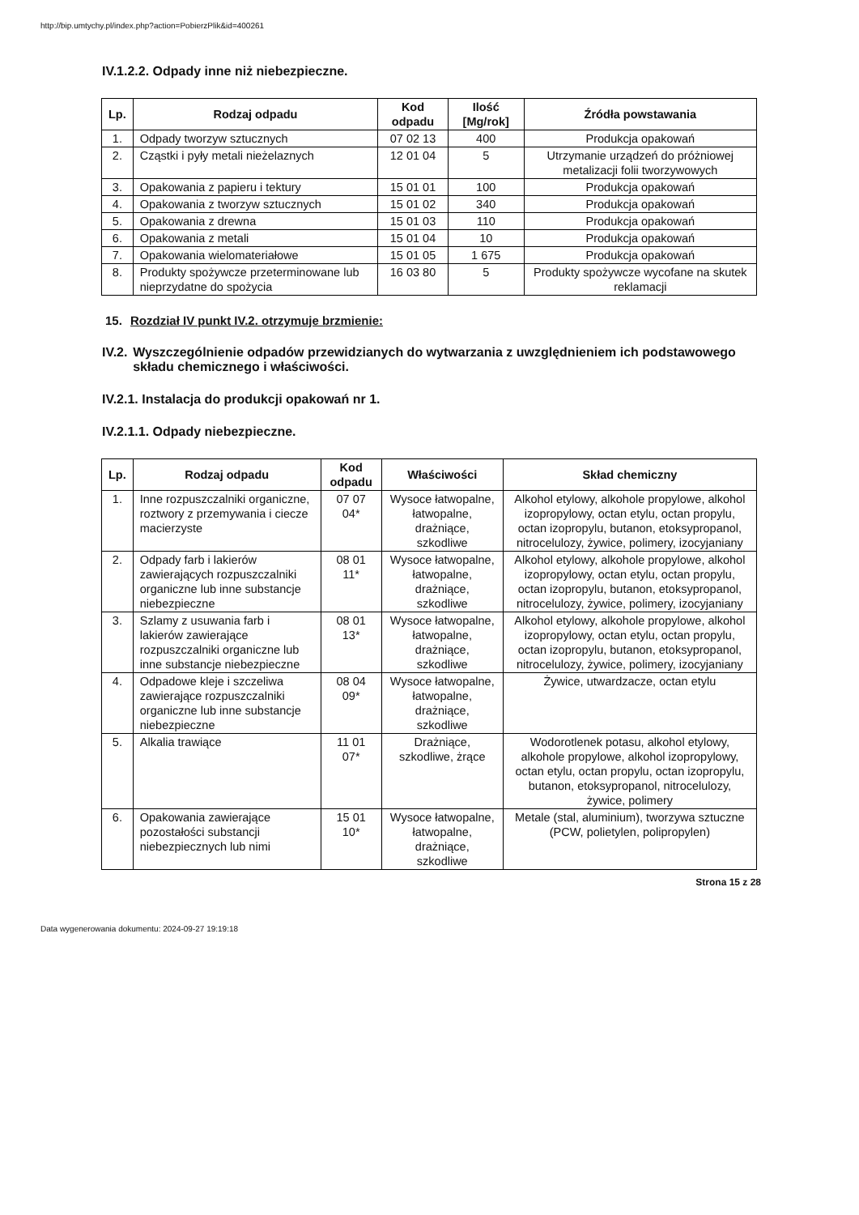http://bip.umtychy.pl/index.php?action=PobierzPlik&id=400261
IV.1.2.2. Odpady inne niż niebezpieczne.
| Lp. | Rodzaj odpadu | Kod odpadu | Ilość [Mg/rok] | Źródła powstawania |
| --- | --- | --- | --- | --- |
| 1. | Odpady tworzyw sztucznych | 07 02 13 | 400 | Produkcja opakowań |
| 2. | Cząstki i pyły metali nieżelaznych | 12 01 04 | 5 | Utrzymanie urządzeń do próżniowej metalizacji folii tworzywowych |
| 3. | Opakowania z papieru i tektury | 15 01 01 | 100 | Produkcja opakowań |
| 4. | Opakowania z tworzyw sztucznych | 15 01 02 | 340 | Produkcja opakowań |
| 5. | Opakowania z drewna | 15 01 03 | 110 | Produkcja opakowań |
| 6. | Opakowania z metali | 15 01 04 | 10 | Produkcja opakowań |
| 7. | Opakowania wielomateriałowe | 15 01 05 | 1 675 | Produkcja opakowań |
| 8. | Produkty spożywcze przeterminowane lub nieprzydatne do spożycia | 16 03 80 | 5 | Produkty spożywcze wycofane na skutek reklamacji |
15. Rozdział IV punkt IV.2. otrzymuje brzmienie:
IV.2. Wyszczególnienie odpadów przewidzianych do wytwarzania z uwzględnieniem ich podstawowego składu chemicznego i właściwości.
IV.2.1. Instalacja do produkcji opakowań nr 1.
IV.2.1.1. Odpady niebezpieczne.
| Lp. | Rodzaj odpadu | Kod odpadu | Właściwości | Skład chemiczny |
| --- | --- | --- | --- | --- |
| 1. | Inne rozpuszczalniki organiczne, roztwory z przemywania i ciecze macierzyste | 07 07 04* | Wysoce łatwopalne, łatwopalne, drażniące, szkodliwe | Alkohol etylowy, alkohole propylowe, alkohol izopropylowy, octan etylu, octan propylu, octan izopropylu, butanon, etoksypropanol, nitrocelulozy, żywice, polimery, izocyjaniany |
| 2. | Odpady farb i lakierów zawierających rozpuszczalniki organiczne lub inne substancje niebezpieczne | 08 01 11* | Wysoce łatwopalne, łatwopalne, drażniące, szkodliwe | Alkohol etylowy, alkohole propylowe, alkohol izopropylowy, octan etylu, octan propylu, octan izopropylu, butanon, etoksypropanol, nitrocelulozy, żywice, polimery, izocyjaniany |
| 3. | Szlamy z usuwania farb i lakierów zawierające rozpuszczalniki organiczne lub inne substancje niebezpieczne | 08 01 13* | Wysoce łatwopalne, łatwopalne, drażniące, szkodliwe | Alkohol etylowy, alkohole propylowe, alkohol izopropylowy, octan etylu, octan propylu, octan izopropylu, butanon, etoksypropanol, nitrocelulozy, żywice, polimery, izocyjaniany |
| 4. | Odpadowe kleje i szczeliwa zawierające rozpuszczalniki organiczne lub inne substancje niebezpieczne | 08 04 09* | Wysoce łatwopalne, łatwopalne, drażniące, szkodliwe | Żywice, utwardzacze, octan etylu |
| 5. | Alkalia trawiące | 11 01 07* | Drażniące, szkodliwe, żrące | Wodorotlenek potasu, alkohol etylowy, alkohole propylowe, alkohol izopropylowy, octan etylu, octan propylu, octan izopropylu, butanon, etoksypropanol, nitrocelulozy, żywice, polimery |
| 6. | Opakowania zawierające pozostałości substancji niebezpiecznych lub nimi | 15 01 10* | Wysoce łatwopalne, łatwopalne, drażniące, szkodliwe | Metale (stal, aluminium), tworzywa sztuczne (PCW, polietylen, polipropylen) |
Strona 15 z 28
Data wygenerowania dokumentu: 2024-09-27 19:19:18